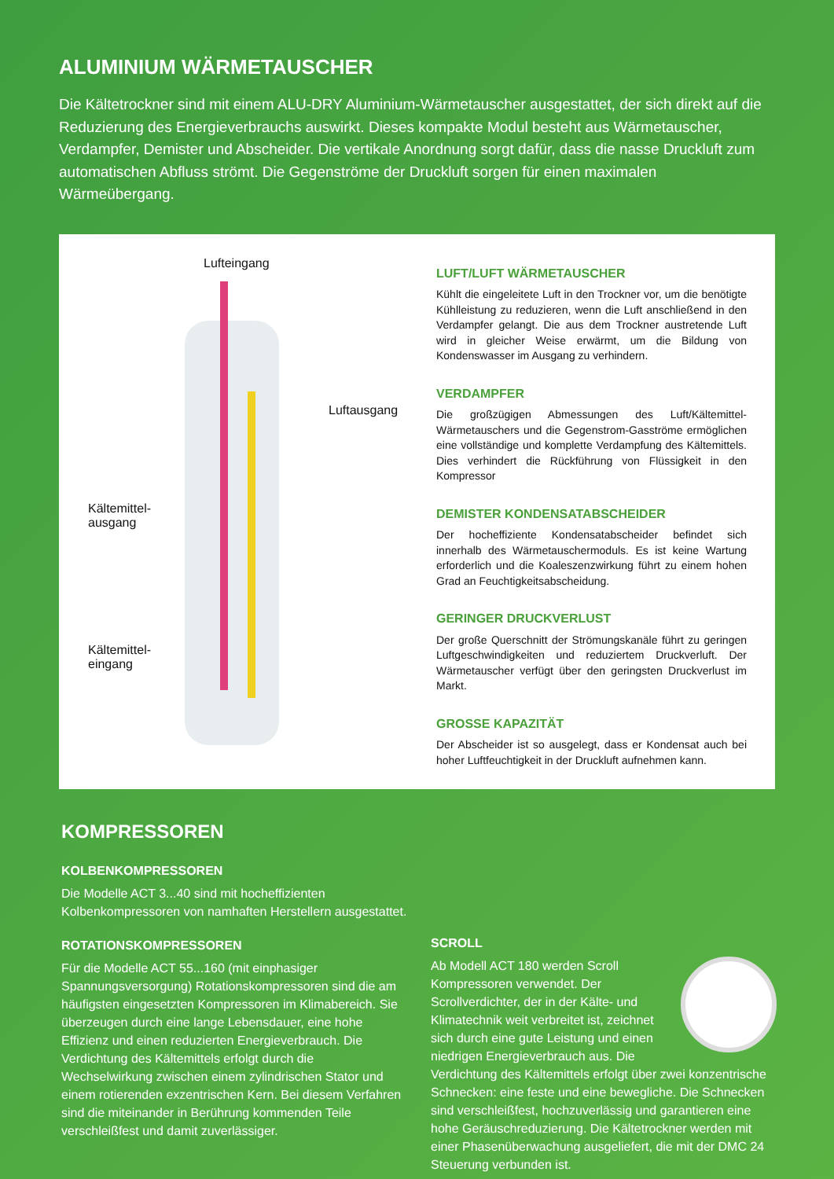ALUMINIUM WÄRMETAUSCHER
Die Kältetrockner sind mit einem ALU-DRY Aluminium-Wärmetauscher ausgestattet, der sich direkt auf die Reduzierung des Energieverbrauchs auswirkt. Dieses kompakte Modul besteht aus Wärmetauscher, Verdampfer, Demister und Abscheider. Die vertikale Anordnung sorgt dafür, dass die nasse Druckluft zum automatischen Abfluss strömt. Die Gegenströme der Druckluft sorgen für einen maximalen Wärmeübergang.
Lufteingang
Luftausgang
Kältemittel-
ausgang
Kältemittel-
eingang
LUFT/LUFT WÄRMETAUSCHER
Kühlt die eingeleitete Luft in den Trockner vor, um die benötigte Kühlleistung zu reduzieren, wenn die Luft anschließend in den Verdampfer gelangt. Die aus dem Trockner austretende Luft wird in gleicher Weise erwärmt, um die Bildung von Kondenswasser im Ausgang zu verhindern.
VERDAMPFER
Die großzügigen Abmessungen des Luft/Kältemittel-Wärmetauschers und die Gegenstrom-Gasströme ermöglichen eine vollständige und komplette Verdampfung des Kältemittels. Dies verhindert die Rückführung von Flüssigkeit in den Kompressor
DEMISTER KONDENSATABSCHEIDER
Der hocheffiziente Kondensatabscheider befindet sich innerhalb des Wärmetauschermoduls. Es ist keine Wartung erforderlich und die Koaleszenzwirkung führt zu einem hohen Grad an Feuchtigkeitsabscheidung.
GERINGER DRUCKVERLUST
Der große Querschnitt der Strömungskanäle führt zu geringen Luftgeschwindigkeiten und reduziertem Druckverluft. Der Wärmetauscher verfügt über den geringsten Druckverlust im Markt.
GROSSE KAPAZITÄT
Der Abscheider ist so ausgelegt, dass er Kondensat auch bei hoher Luftfeuchtigkeit in der Druckluft aufnehmen kann.
KOMPRESSOREN
KOLBENKOMPRESSOREN
Die Modelle ACT 3...40 sind mit hocheffizienten Kolbenkompressoren von namhaften Herstellern ausgestattet.
ROTATIONSKOMPRESSOREN
Für die Modelle ACT 55...160 (mit einphasiger Spannungsversorgung) Rotationskompressoren sind die am häufigsten eingesetzten Kompressoren im Klimabereich. Sie überzeugen durch eine lange Lebensdauer, eine hohe Effizienz und einen reduzierten Energieverbrauch. Die Verdichtung des Kältemittels erfolgt durch die Wechselwirkung zwischen einem zylindrischen Stator und einem rotierenden exzentrischen Kern. Bei diesem Verfahren sind die miteinander in Berührung kommenden Teile verschleißfest und damit zuverlässiger.
SCROLL
Ab Modell ACT 180 werden Scroll Kompressoren verwendet. Der Scrollverdichter, der in der Kälte- und Klimatechnik weit verbreitet ist, zeichnet sich durch eine gute Leistung und einen niedrigen Energieverbrauch aus. Die Verdichtung des Kältemittels erfolgt über zwei konzentrische Schnecken: eine feste und eine bewegliche. Die Schnecken sind verschleißfest, hochzuverlässig und garantieren eine hohe Geräuschreduzierung. Die Kältetrockner werden mit einer Phasenüberwachung ausgeliefert, die mit der DMC 24 Steuerung verbunden ist.